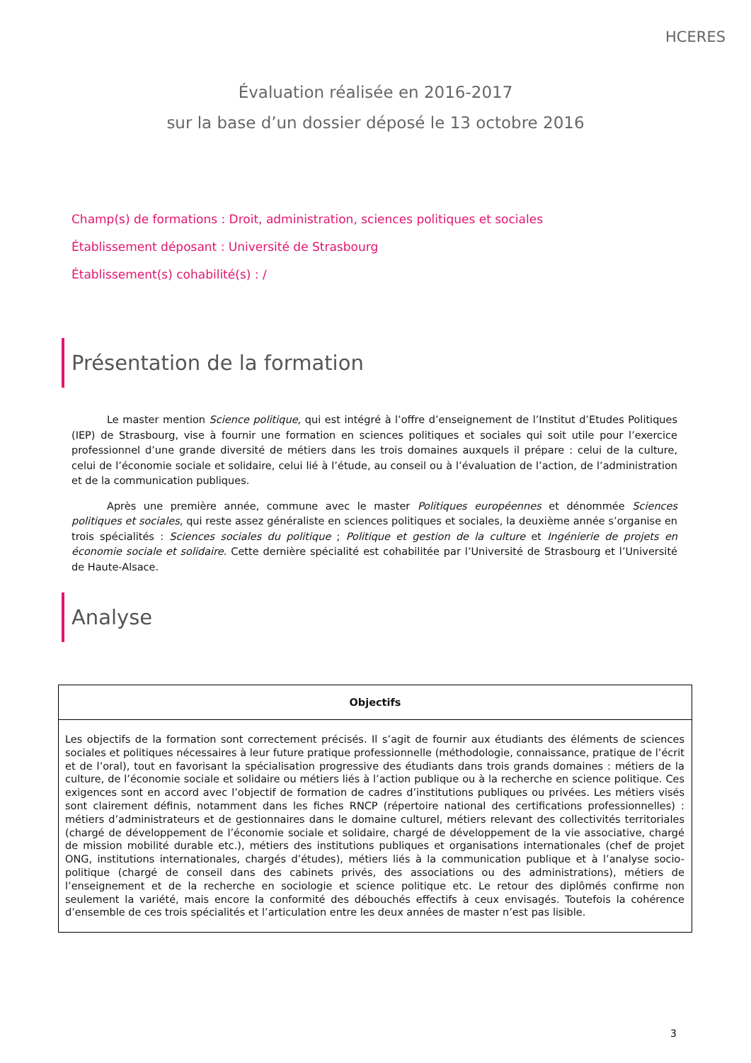HCERES
Évaluation réalisée en 2016-2017
sur la base d’un dossier déposé le 13 octobre 2016
Champ(s) de formations : Droit, administration, sciences politiques et sociales
Établissement déposant : Université de Strasbourg
Établissement(s) cohabilité(s) : /
Présentation de la formation
Le master mention Science politique, qui est intégré à l’offre d’enseignement de l’Institut d’Etudes Politiques (IEP) de Strasbourg, vise à fournir une formation en sciences politiques et sociales qui soit utile pour l’exercice professionnel d’une grande diversité de métiers dans les trois domaines auxquels il prépare : celui de la culture, celui de l’économie sociale et solidaire, celui lié à l’étude, au conseil ou à l’évaluation de l’action, de l’administration et de la communication publiques.
Après une première année, commune avec le master Politiques européennes et dénommée Sciences politiques et sociales, qui reste assez généraliste en sciences politiques et sociales, la deuxième année s’organise en trois spécialités : Sciences sociales du politique ; Politique et gestion de la culture et Ingénierie de projets en économie sociale et solidaire. Cette dernière spécialité est cohabilitée par l’Université de Strasbourg et l’Université de Haute-Alsace.
Analyse
| Objectifs |
| --- |
| Les objectifs de la formation sont correctement précisés. Il s’agit de fournir aux étudiants des éléments de sciences sociales et politiques nécessaires à leur future pratique professionnelle (méthodologie, connaissance, pratique de l’écrit et de l’oral), tout en favorisant la spécialisation progressive des étudiants dans trois grands domaines : métiers de la culture, de l’économie sociale et solidaire ou métiers liés à l’action publique ou à la recherche en science politique. Ces exigences sont en accord avec l’objectif de formation de cadres d’institutions publiques ou privées. Les métiers visés sont clairement définis, notamment dans les fiches RNCP (répertoire national des certifications professionnelles) : métiers d’administrateurs et de gestionnaires dans le domaine culturel, métiers relevant des collectivités territoriales (chargé de développement de l’économie sociale et solidaire, chargé de développement de la vie associative, chargé de mission mobilité durable etc.), métiers des institutions publiques et organisations internationales (chef de projet ONG, institutions internationales, chargés d’études), métiers liés à la communication publique et à l’analyse socio-politique (chargé de conseil dans des cabinets privés, des associations ou des administrations), métiers de l’enseignement et de la recherche en sociologie et science politique etc. Le retour des diplômés confirme non seulement la variété, mais encore la conformité des débouchés effectifs à ceux envisagés. Toutefois la cohérence d’ensemble de ces trois spécialités et l’articulation entre les deux années de master n’est pas lisible. |
3